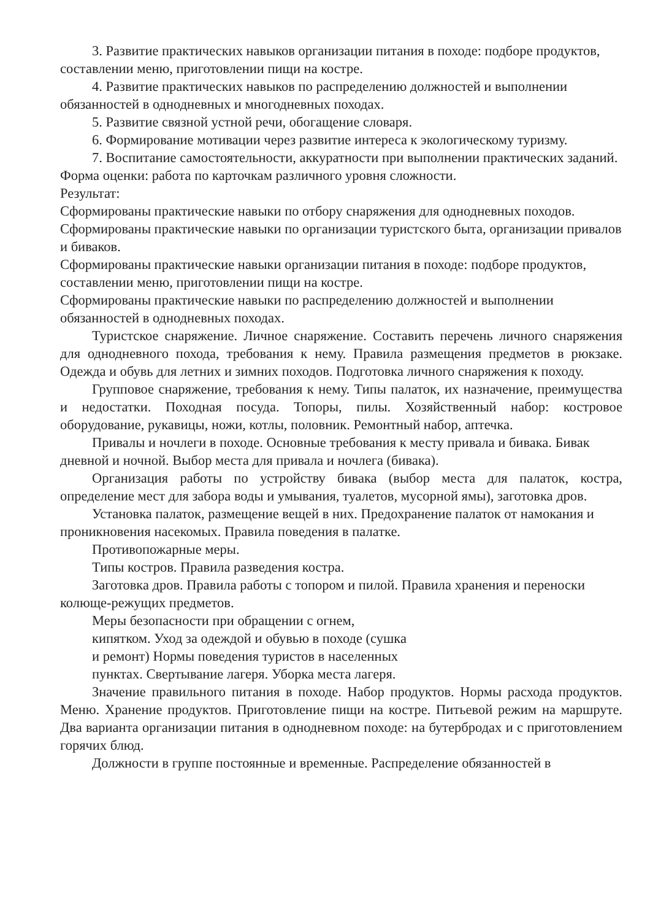3. Развитие практических навыков организации питания в походе: подборе продуктов, составлении меню, приготовлении пищи на костре.
4. Развитие практических навыков по распределению должностей и выполнении обязанностей в однодневных и многодневных походах.
5. Развитие связной устной речи, обогащение словаря.
6. Формирование мотивации через развитие интереса к экологическому туризму.
7. Воспитание самостоятельности, аккуратности при выполнении практических заданий.
Форма оценки: работа по карточкам различного уровня сложности.
Результат:
Сформированы практические навыки по отбору снаряжения для однодневных походов.
Сформированы практические навыки по организации туристского быта, организации привалов и биваков.
Сформированы практические навыки организации питания в походе: подборе продуктов, составлении меню, приготовлении пищи на костре.
Сформированы практические навыки по распределению должностей и выполнении обязанностей в однодневных походах.
Туристское снаряжение. Личное снаряжение. Составить перечень личного снаряжения для однодневного похода, требования к нему. Правила размещения предметов в рюкзаке. Одежда и обувь для летних и зимних походов. Подготовка личного снаряжения к походу.
Групповое снаряжение, требования к нему. Типы палаток, их назначение, преимущества и недостатки. Походная посуда. Топоры, пилы. Хозяйственный набор: костровое оборудование, рукавицы, ножи, котлы, половник. Ремонтный набор, аптечка.
Привалы и ночлеги в походе. Основные требования к месту привала и бивака. Бивак дневной и ночной. Выбор места для привала и ночлега (бивака).
Организация работы по устройству бивака (выбор места для палаток, костра, определение мест для забора воды и умывания, туалетов, мусорной ямы), заготовка дров.
Установка палаток, размещение вещей в них. Предохранение палаток от намокания и проникновения насекомых. Правила поведения в палатке.
Противопожарные меры.
Типы костров. Правила разведения костра.
Заготовка дров. Правила работы с топором и пилой. Правила хранения и переноски колюще-режущих предметов.
Меры безопасности при обращении с огнем,
кипятком. Уход за одеждой и обувью в походе (сушка
и ремонт) Нормы поведения туристов в населенных
пунктах. Свертывание лагеря. Уборка места лагеря.
Значение правильного питания в походе. Набор продуктов. Нормы расхода продуктов. Меню. Хранение продуктов. Приготовление пищи на костре. Питьевой режим на маршруте. Два варианта организации питания в однодневном походе: на бутербродах и с приготовлением горячих блюд.
Должности в группе постоянные и временные. Распределение обязанностей в